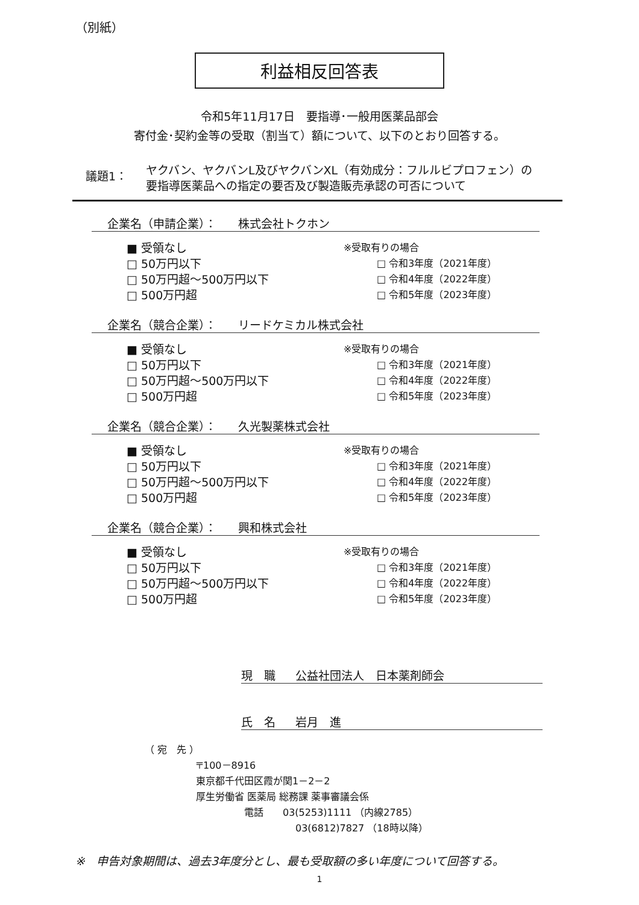（別紙）
利益相反回答表
令和5年11月17日　要指導･一般用医薬品部会
寄付金･契約金等の受取（割当て）額について、以下のとおり回答する。
議題1：
ヤクバン、ヤクバンL及びヤクバンXL（有効成分：フルルビプロフェン）の
要指導医薬品への指定の要否及び製造販売承認の可否について
企業名（申請企業）： 株式会社トクホン
■ 受領なし
□ 50万円以下
□ 50万円超～500万円以下
□ 500万円超
※受取有りの場合
□ 令和3年度（2021年度）
□ 令和4年度（2022年度）
□ 令和5年度（2023年度）
企業名（競合企業）： リードケミカル株式会社
■ 受領なし
□ 50万円以下
□ 50万円超～500万円以下
□ 500万円超
※受取有りの場合
□ 令和3年度（2021年度）
□ 令和4年度（2022年度）
□ 令和5年度（2023年度）
企業名（競合企業）： 久光製薬株式会社
■ 受領なし
□ 50万円以下
□ 50万円超～500万円以下
□ 500万円超
※受取有りの場合
□ 令和3年度（2021年度）
□ 令和4年度（2022年度）
□ 令和5年度（2023年度）
企業名（競合企業）： 興和株式会社
■ 受領なし
□ 50万円以下
□ 50万円超～500万円以下
□ 500万円超
※受取有りの場合
□ 令和3年度（2021年度）
□ 令和4年度（2022年度）
□ 令和5年度（2023年度）
現　職 公益社団法人　日本薬剤師会
氏　名 岩月　進
（ 宛　先 ）
〒100－8916
東京都千代田区霞が関1－2－2
厚生労働省 医薬局 総務課 薬事審議会係
電話　　03(5253)1111 （内線2785）
03(6812)7827 （18時以降）
※　申告対象期間は、過去3年度分とし、最も受取額の多い年度について回答する。
1